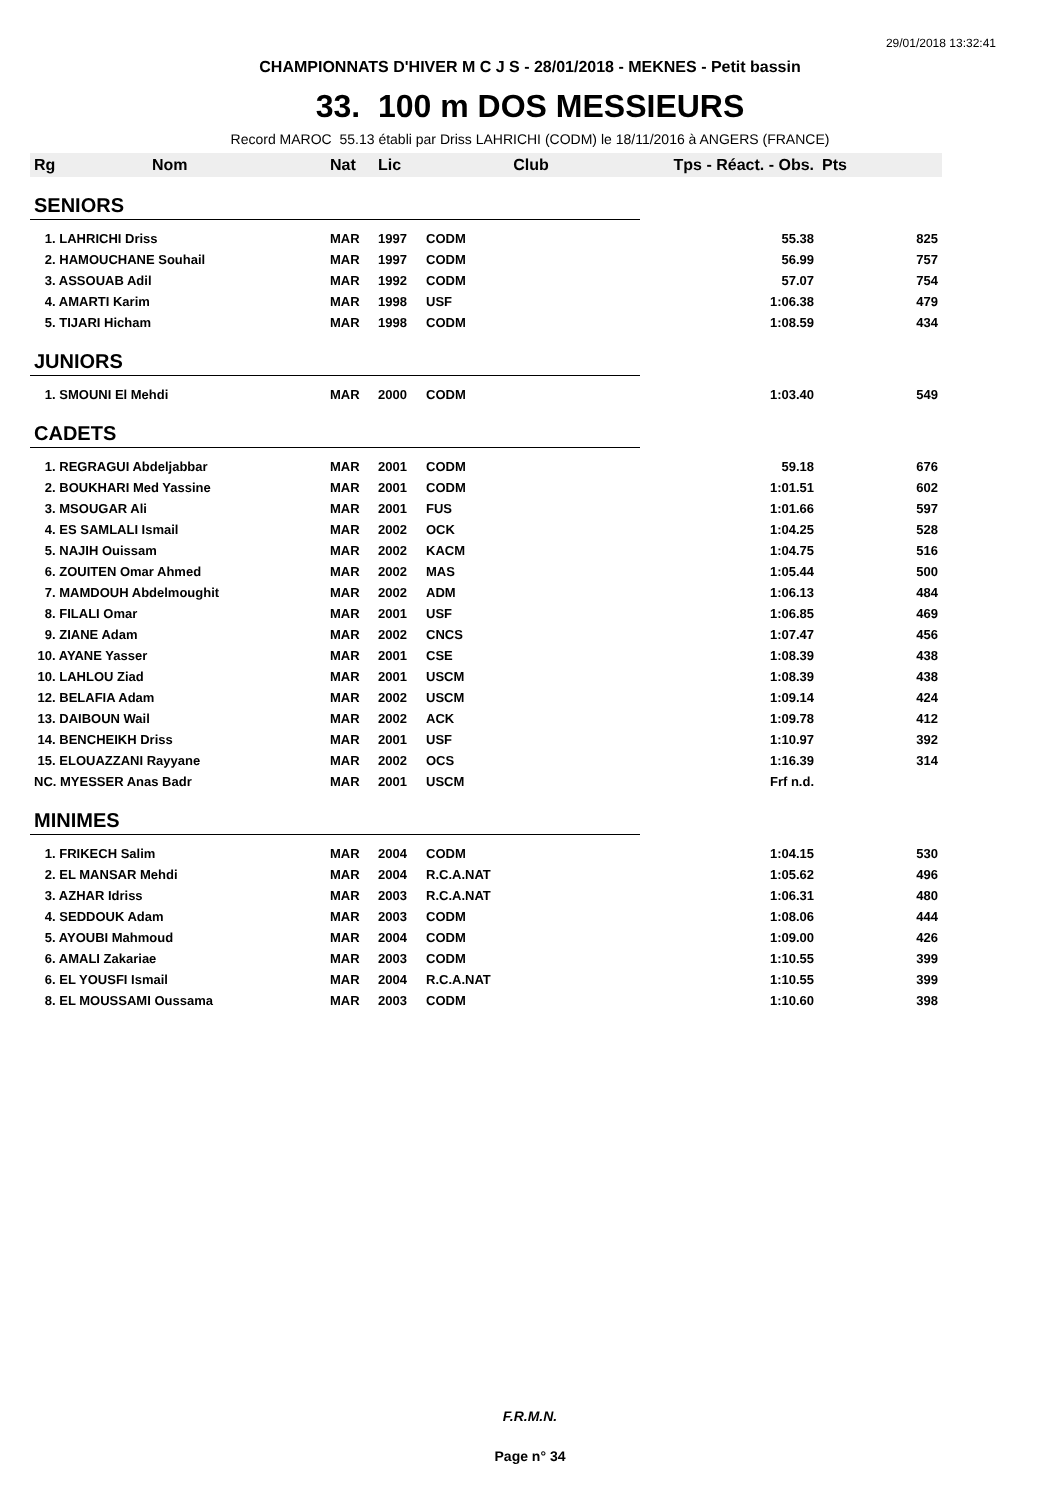29/01/2018 13:32:41
CHAMPIONNATS D'HIVER M C J S - 28/01/2018 - MEKNES - Petit bassin
33. 100 m DOS MESSIEURS
Record MAROC 55.13 établi par Driss LAHRICHI (CODM) le 18/11/2016 à ANGERS (FRANCE)
| Rg | Nom | Nat | Lic | Club | Tps - Réact. - Obs. | Pts |
| --- | --- | --- | --- | --- | --- | --- |
| SENIORS | | | | | | |
| 1. LAHRICHI Driss | | MAR | 1997 | CODM | 55.38 | 825 |
| 2. HAMOUCHANE Souhail | | MAR | 1997 | CODM | 56.99 | 757 |
| 3. ASSOUAB Adil | | MAR | 1992 | CODM | 57.07 | 754 |
| 4. AMARTI Karim | | MAR | 1998 | USF | 1:06.38 | 479 |
| 5. TIJARI Hicham | | MAR | 1998 | CODM | 1:08.59 | 434 |
| JUNIORS | | | | | | |
| 1. SMOUNI El Mehdi | | MAR | 2000 | CODM | 1:03.40 | 549 |
| CADETS | | | | | | |
| 1. REGRAGUI Abdeljabbar | | MAR | 2001 | CODM | 59.18 | 676 |
| 2. BOUKHARI Med Yassine | | MAR | 2001 | CODM | 1:01.51 | 602 |
| 3. MSOUGAR Ali | | MAR | 2001 | FUS | 1:01.66 | 597 |
| 4. ES SAMLALI Ismail | | MAR | 2002 | OCK | 1:04.25 | 528 |
| 5. NAJIH Ouissam | | MAR | 2002 | KACM | 1:04.75 | 516 |
| 6. ZOUITEN Omar Ahmed | | MAR | 2002 | MAS | 1:05.44 | 500 |
| 7. MAMDOUH Abdelmoughit | | MAR | 2002 | ADM | 1:06.13 | 484 |
| 8. FILALI Omar | | MAR | 2001 | USF | 1:06.85 | 469 |
| 9. ZIANE Adam | | MAR | 2002 | CNCS | 1:07.47 | 456 |
| 10. AYANE Yasser | | MAR | 2001 | CSE | 1:08.39 | 438 |
| 10. LAHLOU Ziad | | MAR | 2001 | USCM | 1:08.39 | 438 |
| 12. BELAFIA Adam | | MAR | 2002 | USCM | 1:09.14 | 424 |
| 13. DAIBOUN Wail | | MAR | 2002 | ACK | 1:09.78 | 412 |
| 14. BENCHEIKH Driss | | MAR | 2001 | USF | 1:10.97 | 392 |
| 15. ELOUAZZANI Rayyane | | MAR | 2002 | OCS | 1:16.39 | 314 |
| NC. MYESSER Anas Badr | | MAR | 2001 | USCM | Frf n.d. | |
| MINIMES | | | | | | |
| 1. FRIKECH Salim | | MAR | 2004 | CODM | 1:04.15 | 530 |
| 2. EL MANSAR Mehdi | | MAR | 2004 | R.C.A.NAT | 1:05.62 | 496 |
| 3. AZHAR Idriss | | MAR | 2003 | R.C.A.NAT | 1:06.31 | 480 |
| 4. SEDDOUK Adam | | MAR | 2003 | CODM | 1:08.06 | 444 |
| 5. AYOUBI Mahmoud | | MAR | 2004 | CODM | 1:09.00 | 426 |
| 6. AMALI Zakariae | | MAR | 2003 | CODM | 1:10.55 | 399 |
| 6. EL YOUSFI Ismail | | MAR | 2004 | R.C.A.NAT | 1:10.55 | 399 |
| 8. EL MOUSSAMI Oussama | | MAR | 2003 | CODM | 1:10.60 | 398 |
F.R.M.N.
Page n° 34